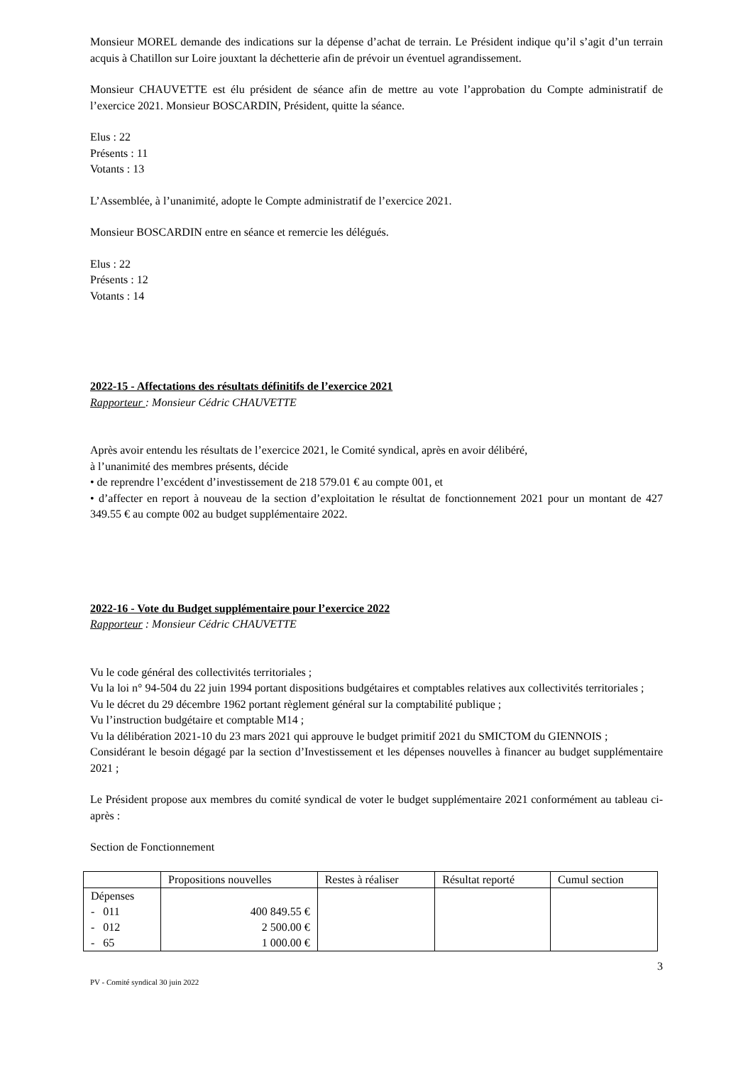Monsieur MOREL demande des indications sur la dépense d’achat de terrain. Le Président indique qu’il s’agit d’un terrain acquis à Chatillon sur Loire jouxtant la déchetterie afin de prévoir un éventuel agrandissement.
Monsieur CHAUVETTE est élu président de séance afin de mettre au vote l’approbation du Compte administratif de l’exercice 2021. Monsieur BOSCARDIN, Président, quitte la séance.
Elus : 22
Présents : 11
Votants : 13
L’Assemblée, à l’unanimité, adopte le Compte administratif de l’exercice 2021.
Monsieur BOSCARDIN entre en séance et remercie les délégués.
Elus : 22
Présents : 12
Votants : 14
2022-15 - Affectations des résultats définitifs de l’exercice 2021
Rapporteur : Monsieur Cédric CHAUVETTE
Après avoir entendu les résultats de l’exercice 2021, le Comité syndical, après en avoir délibéré,
à l’unanimité des membres présents, décide
• de reprendre l’excédent d’investissement de 218 579.01 € au compte 001, et
• d’affecter en report à nouveau de la section d’exploitation le résultat de fonctionnement 2021 pour un montant de 427 349.55 € au compte 002 au budget supplémentaire 2022.
2022-16 - Vote du Budget supplémentaire pour l’exercice 2022
Rapporteur : Monsieur Cédric CHAUVETTE
Vu le code général des collectivités territoriales ;
Vu la loi n° 94-504 du 22 juin 1994 portant dispositions budgétaires et comptables relatives aux collectivités territoriales ;
Vu le décret du 29 décembre 1962 portant règlement général sur la comptabilité publique ;
Vu l’instruction budgétaire et comptable M14 ;
Vu la délibération 2021-10 du 23 mars 2021 qui approuve le budget primitif 2021 du SMICTOM du GIENNOIS ;
Considérant le besoin dégagé par la section d’Investissement et les dépenses nouvelles à financer au budget supplémentaire 2021 ;
Le Président propose aux membres du comité syndical de voter le budget supplémentaire 2021 conformément au tableau ci-après :
Section de Fonctionnement
| | Propositions nouvelles | Restes à réaliser | Résultat reporté | Cumul section |
| Dépenses - 011 - 012 - 65 | 400 849.55 € 2 500.00 € 1 000.00 € | | | |
3
PV - Comité syndical 30 juin 2022